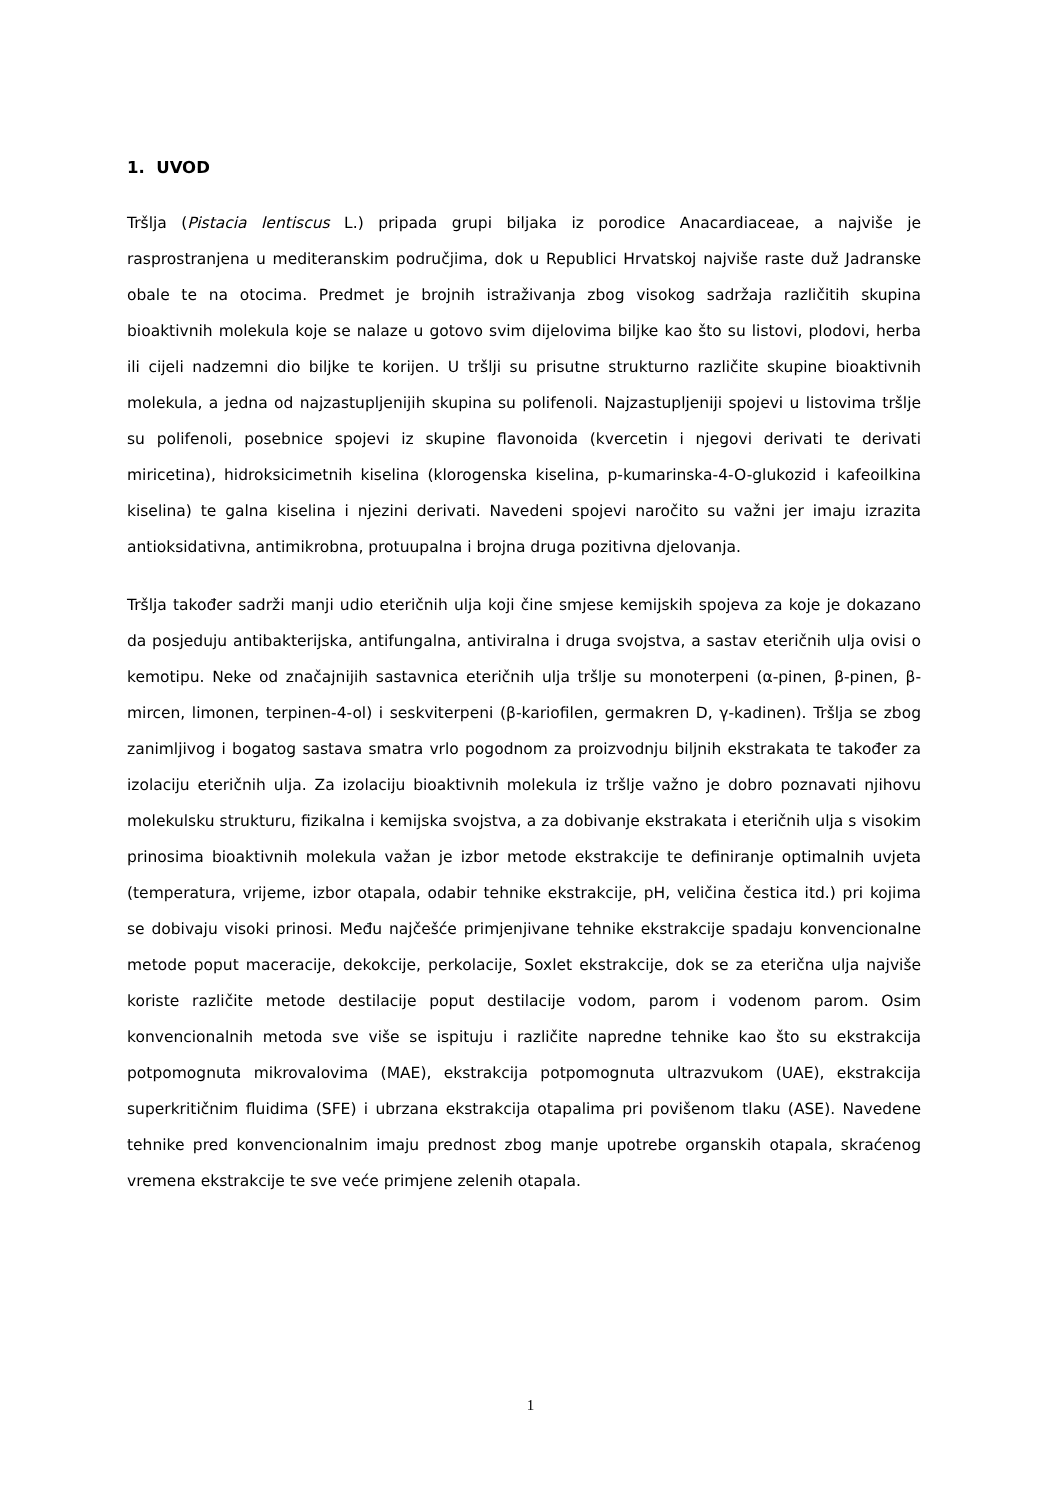1. UVOD
Tršlja (Pistacia lentiscus L.) pripada grupi biljaka iz porodice Anacardiaceae, a najviše je rasprostranjena u mediteranskim područjima, dok u Republici Hrvatskoj najviše raste duž Jadranske obale te na otocima. Predmet je brojnih istraživanja zbog visokog sadržaja različitih skupina bioaktivnih molekula koje se nalaze u gotovo svim dijelovima biljke kao što su listovi, plodovi, herba ili cijeli nadzemni dio biljke te korijen. U tršlji su prisutne strukturno različite skupine bioaktivnih molekula, a jedna od najzastupljenijih skupina su polifenoli. Najzastupljeniji spojevi u listovima tršlje su polifenoli, posebnice spojevi iz skupine flavonoida (kvercetin i njegovi derivati te derivati miricetina), hidroksicimetnih kiselina (klorogenska kiselina, p-kumarinska-4-O-glukozid i kafeoilkina kiselina) te galna kiselina i njezini derivati. Navedeni spojevi naročito su važni jer imaju izrazita antioksidativna, antimikrobna, protuupalna i brojna druga pozitivna djelovanja.
Tršlja također sadrži manji udio eteričnih ulja koji čine smjese kemijskih spojeva za koje je dokazano da posjeduju antibakterijska, antifungalna, antiviralna i druga svojstva, a sastav eteričnih ulja ovisi o kemotipu. Neke od značajnijih sastavnica eteričnih ulja tršlje su monoterpeni (α-pinen, β-pinen, β-mircen, limonen, terpinen-4-ol) i seskviterpeni (β-kariofilen, germakren D, γ-kadinen). Tršlja se zbog zanimljivog i bogatog sastava smatra vrlo pogodnom za proizvodnju biljnih ekstrakata te također za izolaciju eteričnih ulja. Za izolaciju bioaktivnih molekula iz tršlje važno je dobro poznavati njihovu molekulsku strukturu, fizikalna i kemijska svojstva, a za dobivanje ekstrakata i eteričnih ulja s visokim prinosima bioaktivnih molekula važan je izbor metode ekstrakcije te definiranje optimalnih uvjeta (temperatura, vrijeme, izbor otapala, odabir tehnike ekstrakcije, pH, veličina čestica itd.) pri kojima se dobivaju visoki prinosi. Među najčešće primjenjivane tehnike ekstrakcije spadaju konvencionalne metode poput maceracije, dekokcije, perkolacije, Soxlet ekstrakcije, dok se za eterična ulja najviše koriste različite metode destilacije poput destilacije vodom, parom i vodenom parom. Osim konvencionalnih metoda sve više se ispituju i različite napredne tehnike kao što su ekstrakcija potpomognuta mikrovalovima (MAE), ekstrakcija potpomognuta ultrazvukom (UAE), ekstrakcija superkritičnim fluidima (SFE) i ubrzana ekstrakcija otapalima pri povišenom tlaku (ASE). Navedene tehnike pred konvencionalnim imaju prednost zbog manje upotrebe organskih otapala, skraćenog vremena ekstrakcije te sve veće primjene zelenih otapala.
1